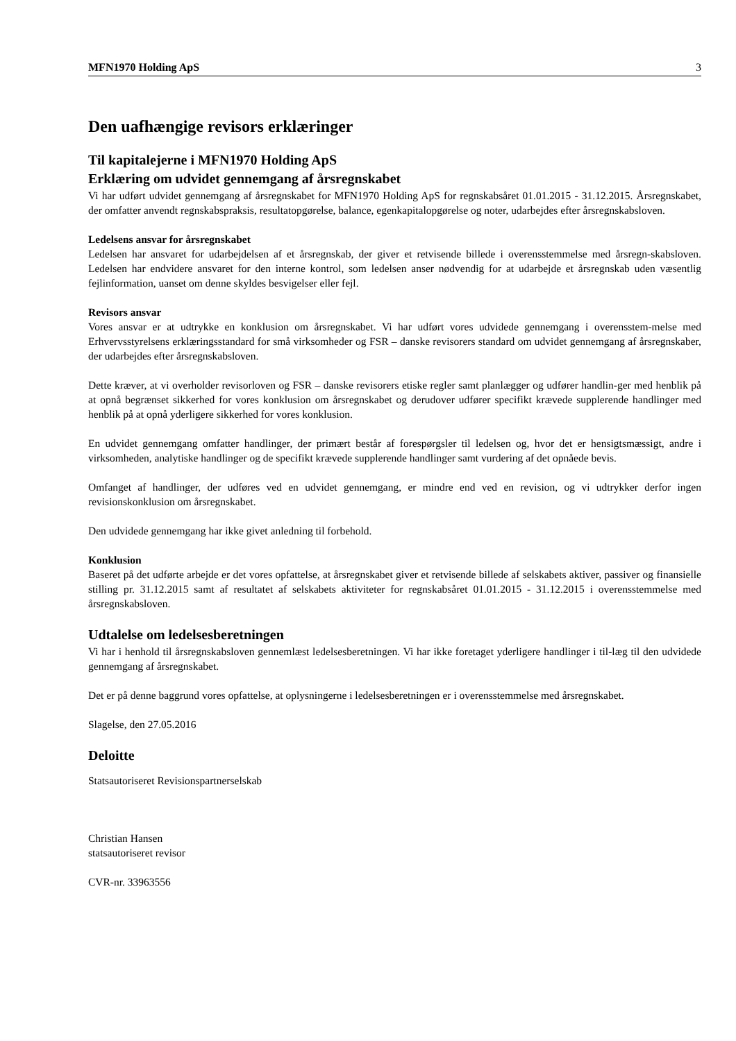MFN1970 Holding ApS 3
Den uafhængige revisors erklæringer
Til kapitalejerne i MFN1970 Holding ApS
Erklæring om udvidet gennemgang af årsregnskabet
Vi har udført udvidet gennemgang af årsregnskabet for MFN1970 Holding ApS for regnskabsåret 01.01.2015 - 31.12.2015. Årsregnskabet, der omfatter anvendt regnskabspraksis, resultatopgørelse, balance, egenkapitalopgørelse og noter, udarbejdes efter årsregnskabsloven.
Ledelsens ansvar for årsregnskabet
Ledelsen har ansvaret for udarbejdelsen af et årsregnskab, der giver et retvisende billede i overensstemmelse med årsregn-skabsloven. Ledelsen har endvidere ansvaret for den interne kontrol, som ledelsen anser nødvendig for at udarbejde et årsregnskab uden væsentlig fejlinformation, uanset om denne skyldes besvigelser eller fejl.
Revisors ansvar
Vores ansvar er at udtrykke en konklusion om årsregnskabet. Vi har udført vores udvidede gennemgang i overensstem-melse med Erhvervsstyrelsens erklæringsstandard for små virksomheder og FSR – danske revisorers standard om udvidet gennemgang af årsregnskaber, der udarbejdes efter årsregnskabsloven.
Dette kræver, at vi overholder revisorloven og FSR – danske revisorers etiske regler samt planlægger og udfører handlin-ger med henblik på at opnå begrænset sikkerhed for vores konklusion om årsregnskabet og derudover udfører specifikt krævede supplerende handlinger med henblik på at opnå yderligere sikkerhed for vores konklusion.
En udvidet gennemgang omfatter handlinger, der primært består af forespørgsler til ledelsen og, hvor det er hensigtsmæssigt, andre i virksomheden, analytiske handlinger og de specifikt krævede supplerende handlinger samt vurdering af det opnåede bevis.
Omfanget af handlinger, der udføres ved en udvidet gennemgang, er mindre end ved en revision, og vi udtrykker derfor ingen revisionskonklusion om årsregnskabet.
Den udvidede gennemgang har ikke givet anledning til forbehold.
Konklusion
Baseret på det udførte arbejde er det vores opfattelse, at årsregnskabet giver et retvisende billede af selskabets aktiver, passiver og finansielle stilling pr. 31.12.2015 samt af resultatet af selskabets aktiviteter for regnskabsåret 01.01.2015 - 31.12.2015 i overensstemmelse med årsregnskabsloven.
Udtalelse om ledelsesberetningen
Vi har i henhold til årsregnskabsloven gennemlæst ledelsesberetningen. Vi har ikke foretaget yderligere handlinger i til-læg til den udvidede gennemgang af årsregnskabet.
Det er på denne baggrund vores opfattelse, at oplysningerne i ledelsesberetningen er i overensstemmelse med årsregnskabet.
Slagelse, den 27.05.2016
Deloitte
Statsautoriseret Revisionspartnerselskab
Christian Hansen
statsautoriseret revisor
CVR-nr. 33963556